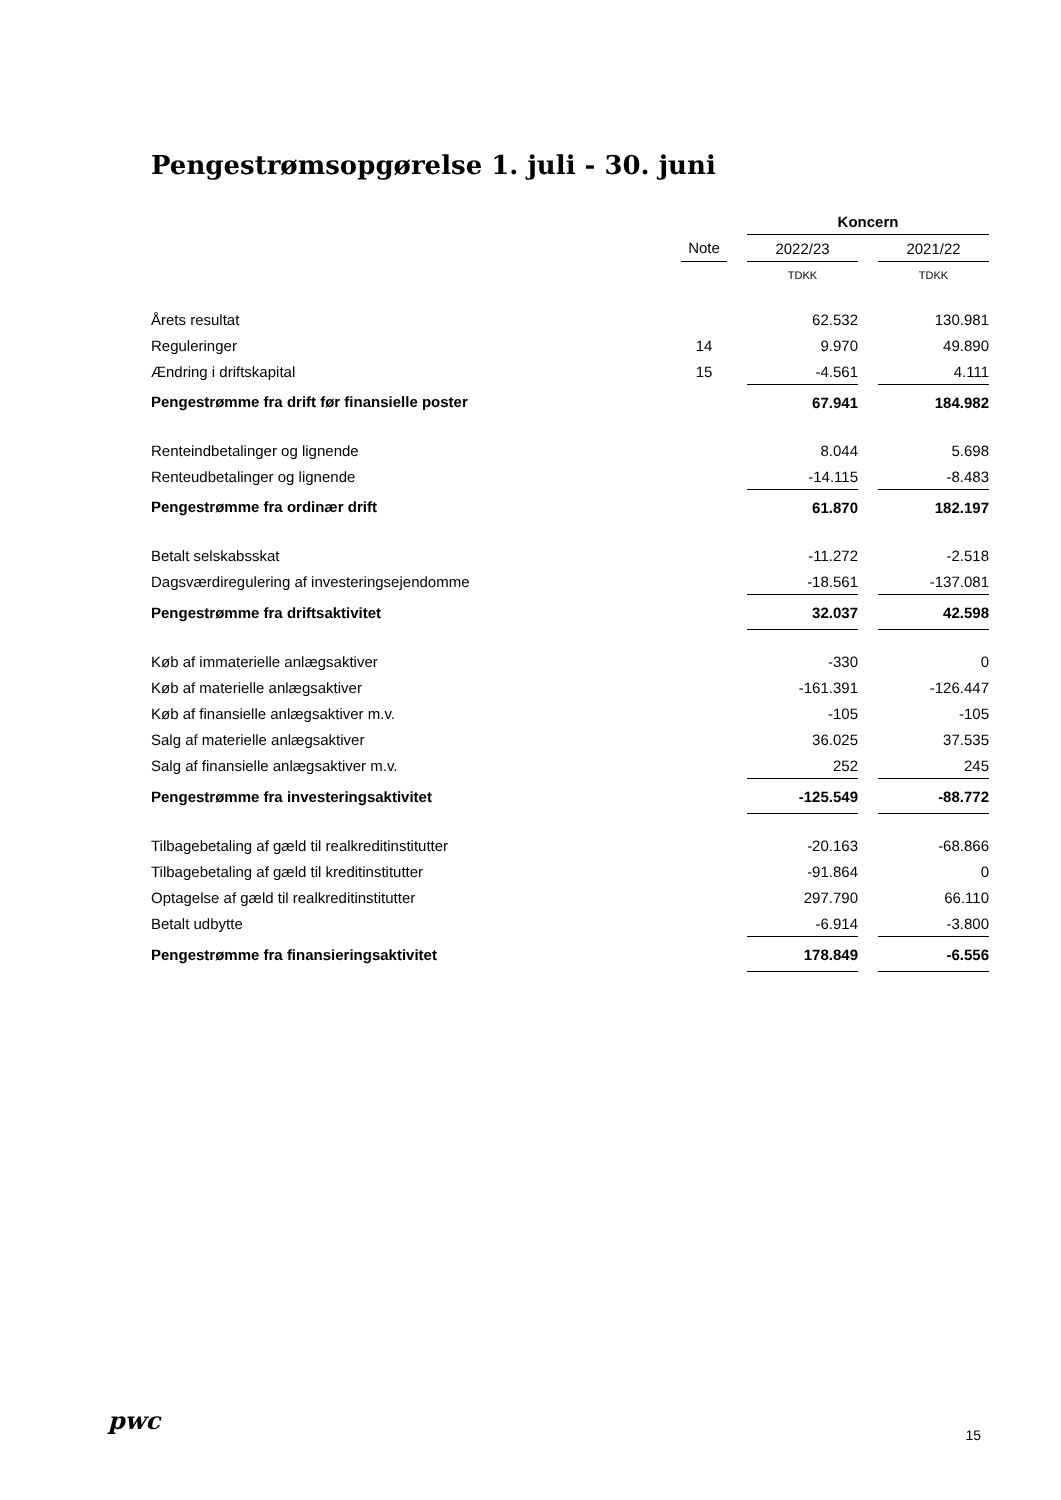Pengestrømsopgørelse 1. juli - 30. juni
| | | | Koncern | | |
| --- | --- | --- | --- | --- | --- |
| | Note | | 2022/23 | | 2021/22 |
| | | | TDKK | | TDKK |
| Årets resultat | | | 62.532 | | 130.981 |
| Reguleringer | 14 | | 9.970 | | 49.890 |
| Ændring i driftskapital | 15 | | -4.561 | | 4.111 |
| Pengestrømme fra drift før finansielle poster | | | 67.941 | | 184.982 |
| Renteindbetalinger og lignende | | | 8.044 | | 5.698 |
| Renteudbetalinger og lignende | | | -14.115 | | -8.483 |
| Pengestrømme fra ordinær drift | | | 61.870 | | 182.197 |
| Betalt selskabsskat | | | -11.272 | | -2.518 |
| Dagsværdiregulering af investeringsejendomme | | | -18.561 | | -137.081 |
| Pengestrømme fra driftsaktivitet | | | 32.037 | | 42.598 |
| Køb af immaterielle anlægsaktiver | | | -330 | | 0 |
| Køb af materielle anlægsaktiver | | | -161.391 | | -126.447 |
| Køb af finansielle anlægsaktiver m.v. | | | -105 | | -105 |
| Salg af materielle anlægsaktiver | | | 36.025 | | 37.535 |
| Salg af finansielle anlægsaktiver m.v. | | | 252 | | 245 |
| Pengestrømme fra investeringsaktivitet | | | -125.549 | | -88.772 |
| Tilbagebetaling af gæld til realkreditinstitutter | | | -20.163 | | -68.866 |
| Tilbagebetaling af gæld til kreditinstitutter | | | -91.864 | | 0 |
| Optagelse af gæld til realkreditinstitutter | | | 297.790 | | 66.110 |
| Betalt udbytte | | | -6.914 | | -3.800 |
| Pengestrømme fra finansieringsaktivitet | | | 178.849 | | -6.556 |
pwc
15